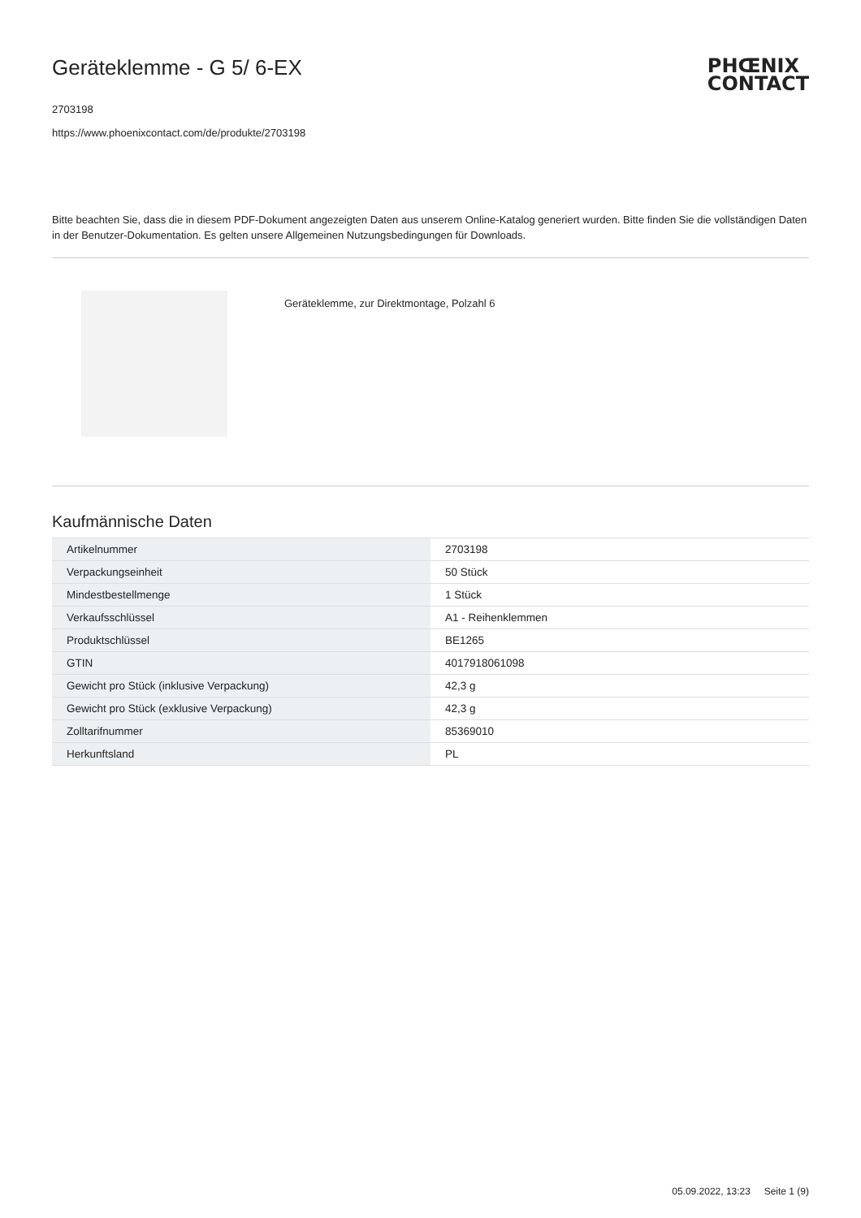PHŒNIX
CONTACT
Geräteklemme - G 5/ 6-EX
2703198
https://www.phoenixcontact.com/de/produkte/2703198
Bitte beachten Sie, dass die in diesem PDF-Dokument angezeigten Daten aus unserem Online-Katalog generiert wurden. Bitte finden Sie die vollständigen Daten in der Benutzer-Dokumentation. Es gelten unsere Allgemeinen Nutzungsbedingungen für Downloads.
Geräteklemme, zur Direktmontage, Polzahl 6
Kaufmännische Daten
| Artikelnummer | 2703198 |
| Verpackungseinheit | 50 Stück |
| Mindestbestellmenge | 1 Stück |
| Verkaufsschlüssel | A1 - Reihenklemmen |
| Produktschlüssel | BE1265 |
| GTIN | 4017918061098 |
| Gewicht pro Stück (inklusive Verpackung) | 42,3 g |
| Gewicht pro Stück (exklusive Verpackung) | 42,3 g |
| Zolltarifnummer | 85369010 |
| Herkunftsland | PL |
05.09.2022, 13:23 Seite 1 (9)